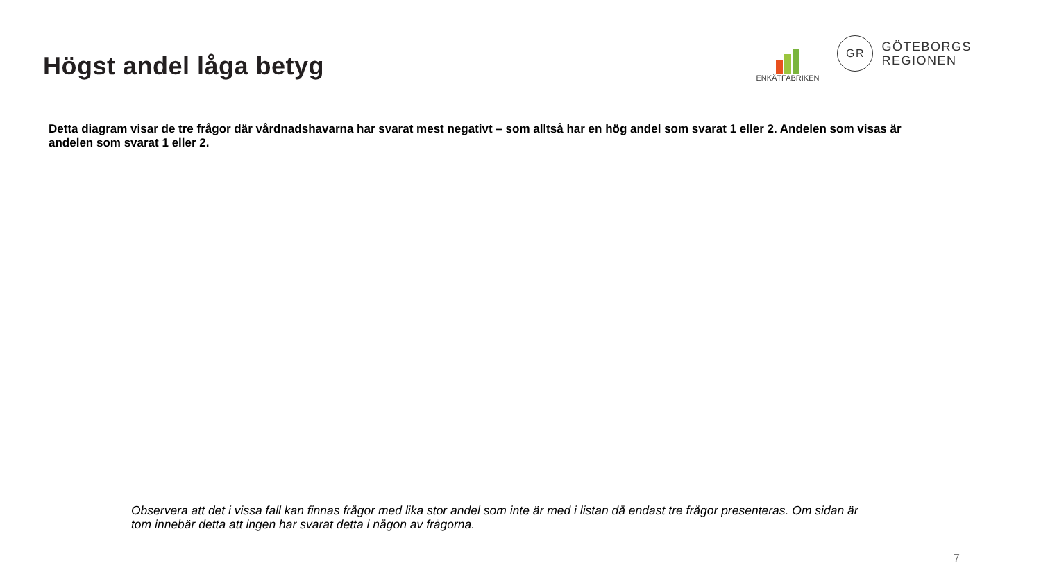Högst andel låga betyg
ENKÄTFABRIKEN
GR
GÖTEBORGS
REGIONEN
Detta diagram visar de tre frågor där vårdnadshavarna har svarat mest negativt – som alltså har en hög andel som svarat 1 eller 2. Andelen som visas är andelen som svarat 1 eller 2.
Observera att det i vissa fall kan finnas frågor med lika stor andel som inte är med i listan då endast tre frågor presenteras. Om sidan är tom innebär detta att ingen har svarat detta i någon av frågorna.
7